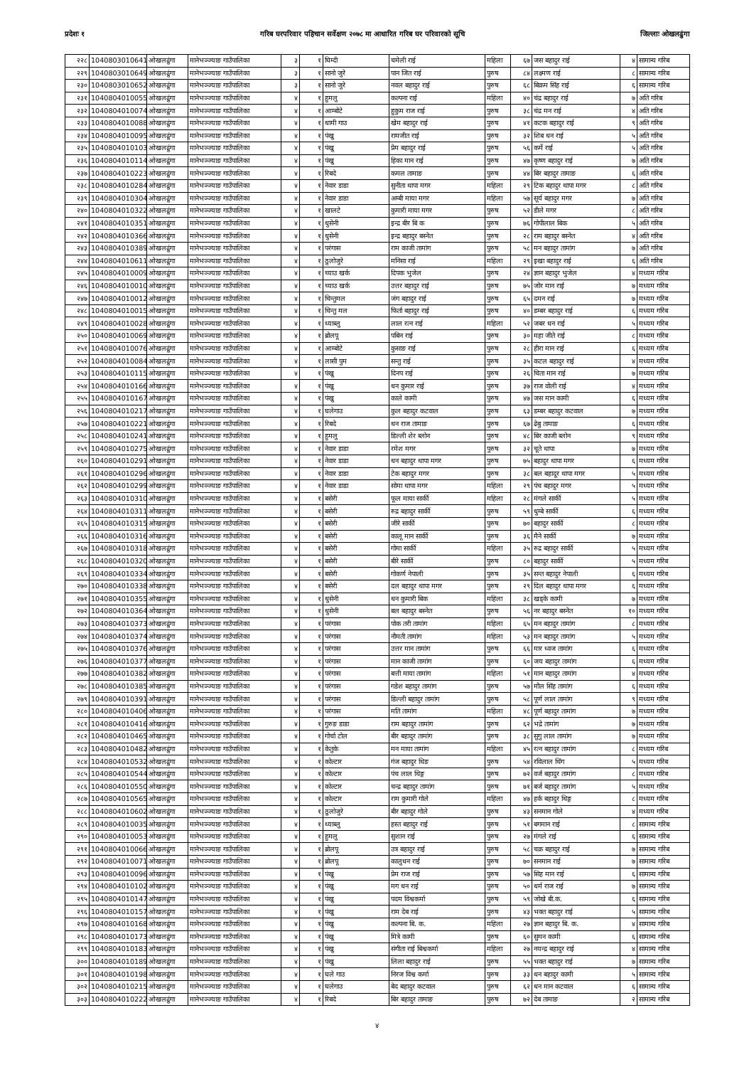प्रदेशः १ गरिब घरपरिवार पहिचान सर्वेक्षण २०७८ मा आधारित गरिब घर परिवारको सूचि जिल्लाः ओखलढुंगा
| २२८ | 1040803010641 | ओखलढुंगा | मानेभञ्ज्याङ गाउँपालिका | ३ | १ | घिम्दी | चमेली राई | महिला | ६७ | जस बहादुर राई | ४ | सामान्य गरिब |
| २२९ | 1040803010649 | ओखलढुंगा | मानेभञ्ज्याङ गाउँपालिका | ३ | १ | सानो जुरे | पान जित राई | पुरुष | ८४ | लक्ष्मण राई | ८ | सामान्य गरिब |
| २३० | 1040803010652 | ओखलढुंगा | मानेभञ्ज्याङ गाउँपालिका | ३ | १ | सानो जुरे | नवल बहादुर राई | पुरुष | ६८ | बिक्रम सिंह राई | ६ | सामान्य गरिब |
| २३१ | 1040804010055 | ओखलढुंगा | मानेभञ्ज्याङ गाउँपालिका | ४ | १ | हुमलु | कल्पना राई | महिला | ४० | चंद्र बहादुर राई | ७ | अति गरिब |
| २३२ | 1040804010074 | ओखलढुंगा | मानेभञ्ज्याङ गाउँपालिका | ४ | १ | आम्बोटे | हुकुम राज राई | पुरुष | ३८ | चंद्र मन राई | ४ | अति गरिब |
| २३३ | 1040804010088 | ओखलढुंगा | मानेभञ्ज्याङ गाउँपालिका | ४ | १ | धामी गाउ | खेम बहादुर राई | पुरुष | ४१ | कटक बहादुर राई | ९ | अति गरिब |
| २३४ | 1040804010095 | ओखलढुंगा | मानेभञ्ज्याङ गाउँपालिका | ४ | १ | पंखु | रामजीत राई | पुरुष | ३२ | शिब धन राई | ५ | अति गरिब |
| २३५ | 1040804010103 | ओखलढुंगा | मानेभञ्ज्याङ गाउँपालिका | ४ | १ | पंखु | प्रेम बहादुर राई | पुरुष | ५६ | कर्मे राई | ५ | अति गरिब |
| २३६ | 1040804010114 | ओखलढुंगा | मानेभञ्ज्याङ गाउँपालिका | ४ | १ | पंखु | हिका मान राई | पुरुष | ४७ | कृष्ण बहादुर राई | ७ | अति गरिब |
| २३७ | 1040804010223 | ओखलढुंगा | मानेभञ्ज्याङ गाउँपालिका | ४ | १ | रिबदे | कमल तामाङ | पुरुष | ४४ | बिर बहादुर तामाङ | ६ | अति गरिब |
| २३८ | 1040804010284 | ओखलढुंगा | मानेभञ्ज्याङ गाउँपालिका | ४ | १ | नेवार डाडा | सुनीता थापा मगर | महिला | २९ | टिक बहादुर थापा मगर | ८ | अति गरिब |
| २३९ | 1040804010304 | ओखलढुंगा | मानेभञ्ज्याङ गाउँपालिका | ४ | १ | नेवार डाडा | अम्बी माया मगर | महिला | ५७ | सूर्य बहादुर मगर | ७ | अति गरिब |
| २४० | 1040804010322 | ओखलढुंगा | मानेभञ्ज्याङ गाउँपालिका | ४ | १ | खालटे | कुमारी माया मगर | पुरुष | ५२ | डीले मगर | ८ | अति गरिब |
| २४१ | 1040804010351 | ओखलढुंगा | मानेभञ्ज्याङ गाउँपालिका | ४ | १ | धुसेनी | इन्द्र बीर बि क | पुरुष | ७६ | गोपीलाल बिक | ५ | अति गरिब |
| २४२ | 1040804010366 | ओखलढुंगा | मानेभञ्ज्याङ गाउँपालिका | ४ | १ | धुसेनी | इन्द्र बहादुर बस्नेत | पुरुष | २८ | राम बहादुर बस्नेत | ४ | अति गरिब |
| २४३ | 1040804010389 | ओखलढुंगा | मानेभञ्ज्याङ गाउँपालिका | ४ | १ | परंगास | राम काजी तामांग | पुरुष | ५८ | मन बहादुर तामांग | ७ | अति गरिब |
| २४४ | 1040804010611 | ओखलढुंगा | मानेभञ्ज्याङ गाउँपालिका | ४ | १ | ठुलोजुरे | मनिसा राई | महिला | २९ | इखा बहादुर राई | ६ | अति गरिब |
| २४५ | 1040804010009 | ओखलढुंगा | मानेभञ्ज्याङ गाउँपालिका | ४ | १ | च्याउ खर्क | दिपक भुजेल | पुरुष | २४ | ज्ञान बहादुर भुजेल | ४ | मध्यम गरिब |
| २४६ | 1040804010010 | ओखलढुंगा | मानेभञ्ज्याङ गाउँपालिका | ४ | १ | च्याउ खर्क | उत्तर बहादुर राई | पुरुष | ७५ | जोर मान राई | ७ | मध्यम गरिब |
| २४७ | 1040804010012 | ओखलढुंगा | मानेभञ्ज्याङ गाउँपालिका | ४ | १ | चिन्तुमल | जंग बहादुर राई | पुरुष | ६५ | दमन राई | ७ | मध्यम गरिब |
| २४८ | 1040804010015 | ओखलढुंगा | मानेभञ्ज्याङ गाउँपालिका | ४ | १ | चिन्तु मल | फिर्ता बहादुर राई | पुरुष | ४० | डम्बर बहादुर राई | ६ | मध्यम गरिब |
| २४९ | 1040804010028 | ओखलढुंगा | मानेभञ्ज्याङ गाउँपालिका | ४ | १ | ध्याब्लु | लाल रत्न राई | महिला | ५२ | जबर धन राई | ५ | मध्यम गरिब |
| २५० | 1040804010069 | ओखलढुंगा | मानेभञ्ज्याङ गाउँपालिका | ४ | १ | ब्रोलपू | पबिन राई | पुरुष | ३० | महा जीते राई | ८ | मध्यम गरिब |
| २५१ | 1040804010076 | ओखलढुंगा | मानेभञ्ज्याङ गाउँपालिका | ४ | १ | आम्बोटे | कुसाङ राई | पुरुष | २८ | हीरा मान राई | ६ | मध्यम गरिब |
| २५२ | 1040804010084 | ओखलढुंगा | मानेभञ्ज्याङ गाउँपालिका | ४ | १ | लासी पुम | सन्तु राई | पुरुष | ३५ | कटल बहादुर राई | ४ | मध्यम गरिब |
| २५३ | 1040804010115 | ओखलढुंगा | मानेभञ्ज्याङ गाउँपालिका | ४ | १ | पंखु | दिनप राई | पुरुष | २६ | चिता मान राई | ७ | मध्यम गरिब |
| २५४ | 1040804010166 | ओखलढुंगा | मानेभञ्ज्याङ गाउँपालिका | ४ | १ | पंखु | धन कुमार राई | पुरुष | ३७ | राज वोली राई | ४ | मध्यम गरिब |
| २५५ | 1040804010167 | ओखलढुंगा | मानेभञ्ज्याङ गाउँपालिका | ४ | १ | पंखु | काले कामी | पुरुष | ४७ | जस मान कामी | ६ | मध्यम गरिब |
| २५६ | 1040804010217 | ओखलढुंगा | मानेभञ्ज्याङ गाउँपालिका | ४ | १ | घलेगाउ | कुल बहादुर कटवाल | पुरुष | ६३ | डम्बर बहादुर कटवाल | ७ | मध्यम गरिब |
| २५७ | 1040804010221 | ओखलढुंगा | मानेभञ्ज्याङ गाउँपालिका | ४ | १ | रिबदे | धन राज तामाङ | पुरुष | ६७ | ढेबु तामाङ | ६ | मध्यम गरिब |
| २५८ | 1040804010241 | ओखलढुंगा | मानेभञ्ज्याङ गाउँपालिका | ४ | १ | हुमलु | डिल्ली शेर ब्लोन | पुरुष | ४८ | बिर काजी ब्लोन | ९ | मध्यम गरिब |
| २५९ | 1040804010275 | ओखलढुंगा | मानेभञ्ज्याङ गाउँपालिका | ४ | १ | नेवार डाडा | रमेश मगर | पुरुष | ३२ | चूते थापा | ७ | मध्यम गरिब |
| २६० | 1040804010291 | ओखलढुंगा | मानेभञ्ज्याङ गाउँपालिका | ४ | १ | नेवार डाडा | धन बहादुर थापा मगर | पुरुष | ७५ | बहादुर थापा मगर | ६ | मध्यम गरिब |
| २६१ | 1040804010296 | ओखलढुंगा | मानेभञ्ज्याङ गाउँपालिका | ४ | १ | नेवार डाडा | टेक बहादुर मगर | पुरुष | ३८ | बल बहादूर थापा मगर | ५ | मध्यम गरिब |
| २६२ | 1040804010299 | ओखलढुंगा | मानेभञ्ज्याङ गाउँपालिका | ४ | १ | नेवार डाडा | सोमा थापा मगर | महिला | २९ | पंच बहादुर मगर | ५ | मध्यम गरिब |
| २६३ | 1040804010310 | ओखलढुंगा | मानेभञ्ज्याङ गाउँपालिका | ४ | १ | बसेरी | फूल माया सार्की | महिला | २८ | मंगले सार्की | ५ | मध्यम गरिब |
| २६४ | 1040804010311 | ओखलढुंगा | मानेभञ्ज्याङ गाउँपालिका | ४ | १ | बसेरी | रुद्र बहादुर सार्की | पुरुष | ५९ | धुम्बे सार्की | ६ | मध्यम गरिब |
| २६५ | 1040804010315 | ओखलढुंगा | मानेभञ्ज्याङ गाउँपालिका | ४ | १ | बसेरी | जीरे सार्की | पुरुष | ७० | बहादुर सार्की | ८ | मध्यम गरिब |
| २६६ | 1040804010316 | ओखलढुंगा | मानेभञ्ज्याङ गाउँपालिका | ४ | १ | बसेरी | कालू मान सार्की | पुरुष | ३६ | मैने सार्की | ७ | मध्यम गरिब |
| २६७ | 1040804010318 | ओखलढुंगा | मानेभञ्ज्याङ गाउँपालिका | ४ | १ | बसेरी | गोमा सार्की | महिला | ३५ | रुद्र बहादुर सार्की | ५ | मध्यम गरिब |
| २६८ | 1040804010320 | ओखलढुंगा | मानेभञ्ज्याङ गाउँपालिका | ४ | १ | बसेरी | बीरे सार्की | पुरुष | ८० | बहादुर सार्की | ५ | मध्यम गरिब |
| २६९ | 1040804010334 | ओखलढुंगा | मानेभञ्ज्याङ गाउँपालिका | ४ | १ | बसेरी | गोकर्ण नेपाली | पुरुष | ३५ | सन्त बहादुर नेपाली | ६ | मध्यम गरिब |
| २७० | 1040804010338 | ओखलढुंगा | मानेभञ्ज्याङ गाउँपालिका | ४ | १ | बसेरी | दल बहादुर थापा मगर | पुरुष | २९ | दिल बहादुर थापा मगर | ६ | मध्यम गरिब |
| २७१ | 1040804010355 | ओखलढुंगा | मानेभञ्ज्याङ गाउँपालिका | ४ | १ | धुसेनी | धन कुमारी बिक | महिला | ३८ | खड्के कामी | ७ | मध्यम गरिब |
| २७२ | 1040804010364 | ओखलढुंगा | मानेभञ्ज्याङ गाउँपालिका | ४ | १ | धुसेनी | बल बहादुर बस्नेत | पुरुष | ५६ | नर बहादुर बस्नेत | १० | मध्यम गरिब |
| २७३ | 1040804010373 | ओखलढुंगा | मानेभञ्ज्याङ गाउँपालिका | ४ | १ | परंगास | पोक तरी तामांग | महिला | ६५ | मन बहादुर तामांग | ८ | मध्यम गरिब |
| २७४ | 1040804010374 | ओखलढुंगा | मानेभञ्ज्याङ गाउँपालिका | ४ | १ | परंगास | नौमती तामांग | महिला | ५३ | मन बहादुर तामांग | ५ | मध्यम गरिब |
| २७५ | 1040804010376 | ओखलढुंगा | मानेभञ्ज्याङ गाउँपालिका | ४ | १ | परंगास | उत्तर मान तामांग | पुरुष | ६६ | मार ध्वज तामांग | ६ | मध्यम गरिब |
| २७६ | 1040804010377 | ओखलढुंगा | मानेभञ्ज्याङ गाउँपालिका | ४ | १ | परंगास | मान काजी तामांग | पुरुष | ६० | जय बहादुर तामांग | ६ | मध्यम गरिब |
| २७७ | 1040804010382 | ओखलढुंगा | मानेभञ्ज्याङ गाउँपालिका | ४ | १ | परंगास | बत्ती माया तामांग | महिला | ५१ | मान बहादुर तामांग | ४ | मध्यम गरिब |
| २७८ | 1040804010385 | ओखलढुंगा | मानेभञ्ज्याङ गाउँपालिका | ४ | १ | परंगास | गडेश बहादुर तामांग | पुरुष | ५७ | मौल सिंह तामांग | ६ | मध्यम गरिब |
| २७९ | 1040804010391 | ओखलढुंगा | मानेभञ्ज्याङ गाउँपालिका | ४ | १ | परंगास | डिल्ली बहादुर तामांग | पुरुष | ५८ | पूर्ण लाल तामांग | ९ | मध्यम गरिब |
| २८० | 1040804010406 | ओखलढुंगा | मानेभञ्ज्याङ गाउँपालिका | ४ | १ | परंगास | मति तामांग | महिला | ४८ | पूर्ण बहादुर तामांग | ७ | मध्यम गरिब |
| २८१ | 1040804010416 | ओखलढुंगा | मानेभञ्ज्याङ गाउँपालिका | ४ | १ | गुरुङ डाडा | राम बहादुर तामांग | पुरुष | ६२ | भद्रे तामांग | ७ | मध्यम गरिब |
| २८२ | 1040804010465 | ओखलढुंगा | मानेभञ्ज्याङ गाउँपालिका | ४ | १ | गोर्चा टोल | बीर बहादुर तामांग | पुरुष | ३८ | सुगु लाल तामांग | ७ | मध्यम गरिब |
| २८३ | 1040804010482 | ओखलढुंगा | मानेभञ्ज्याङ गाउँपालिका | ४ | १ | केतुके | मन माया तामांग | महिला | ४५ | रत्न बहादुर तामांग | ८ | मध्यम गरिब |
| २८४ | 1040804010532 | ओखलढुंगा | मानेभञ्ज्याङ गाउँपालिका | ४ | १ | कोल्टार | गंज बहादुर थिङ | पुरुष | ५४ | रविलाल थिंग | ५ | मध्यम गरिब |
| २८५ | 1040804010544 | ओखलढुंगा | मानेभञ्ज्याङ गाउँपालिका | ४ | १ | कोल्टार | पंच लाल थिङ्ग | पुरुष | ७२ | वर्ज बहादुर तामांग | ८ | मध्यम गरिब |
| २८६ | 1040804010550 | ओखलढुंगा | मानेभञ्ज्याङ गाउँपालिका | ४ | १ | कोल्टार | चन्द्र बहादुर तामांग | पुरुष | ७१ | बर्ज बहादुर तामांग | ५ | मध्यम गरिब |
| २८७ | 1040804010565 | ओखलढुंगा | मानेभञ्ज्याङ गाउँपालिका | ४ | १ | कोल्टार | राम कुमारी गोले | महिला | ४७ | हर्क बहादुर थिङ्ग | ८ | मध्यम गरिब |
| २८८ | 1040804010602 | ओखलढुंगा | मानेभञ्ज्याङ गाउँपालिका | ४ | १ | ठुलोजुरे | बीर बहादुर गोले | पुरुष | ४३ | सनमान गोले | ४ | मध्यम गरिब |
| २८९ | 1040804010035 | ओखलढुंगा | मानेभञ्ज्याङ गाउँपालिका | ४ | १ | ध्याब्लु | हस्त बहादुर राई | पुरुष | ५१ | बगमान राई | ८ | सामान्य गरिब |
| २९० | 1040804010053 | ओखलढुंगा | मानेभञ्ज्याङ गाउँपालिका | ४ | १ | हुमलु | सुशान राई | पुरुष | २७ | मंगले राई | ६ | सामान्य गरिब |
| २९१ | 1040804010066 | ओखलढुंगा | मानेभञ्ज्याङ गाउँपालिका | ४ | १ | ब्रोलपू | उत्र बहादुर राई | पुरुष | ५८ | चक्र बहादुर राई | ७ | सामान्य गरिब |
| २९२ | 1040804010071 | ओखलढुंगा | मानेभञ्ज्याङ गाउँपालिका | ४ | १ | ब्रोलपू | कालुधन राई | पुरुष | ७० | सनमान राई | ७ | सामान्य गरिब |
| २९३ | 1040804010096 | ओखलढुंगा | मानेभञ्ज्याङ गाउँपालिका | ४ | १ | पंखु | प्रेम राज राई | पुरुष | ५७ | सिह मान राई | ६ | सामान्य गरिब |
| २९४ | 1040804010102 | ओखलढुंगा | मानेभञ्ज्याङ गाउँपालिका | ४ | १ | पंखु | मग धन राई | पुरुष | ५० | धर्म राज राई | ७ | सामान्य गरिब |
| २९५ | 1040804010147 | ओखलढुंगा | मानेभञ्ज्याङ गाउँपालिका | ४ | १ | पंखु | पदम विश्वकर्मा | पुरुष | ५९ | जोखे बी.क. | ६ | सामान्य गरिब |
| २९६ | 1040804010157 | ओखलढुंगा | मानेभञ्ज्याङ गाउँपालिका | ४ | १ | पंखु | राम देब राई | पुरुष | ४३ | भक्त बहादुर राई | ५ | सामान्य गरिब |
| २९७ | 1040804010168 | ओखलढुंगा | मानेभञ्ज्याङ गाउँपालिका | ४ | १ | पंखु | कल्पना बि. क. | महिला | २७ | ज्ञान बहादुर बि. क. | ४ | सामान्य गरिब |
| २९८ | 1040804010173 | ओखलढुंगा | मानेभञ्ज्याङ गाउँपालिका | ४ | १ | पंखु | मित्रे कामी | पुरुष | ६० | सुमन कामी | ६ | सामान्य गरिब |
| २९९ | 1040804010183 | ओखलढुंगा | मानेभञ्ज्याङ गाउँपालिका | ४ | १ | पंखु | संगीता राई बिश्वकर्मा | महिला | २७ | नयन्द्र बहादुर राई | ४ | सामान्य गरिब |
| ३०० | 1040804010189 | ओखलढुंगा | मानेभञ्ज्याङ गाउँपालिका | ४ | १ | पंखु | लिला बहादुर राई | पुरुष | ५५ | भक्त बहादुर राई | ७ | सामान्य गरिब |
| ३०१ | 1040804010198 | ओखलढुंगा | मानेभञ्ज्याङ गाउँपालिका | ४ | १ | घले गाउ | निरज विश्व कर्मा | पुरुष | ३३ | धन बहादुर कामी | ५ | सामान्य गरिब |
| ३०२ | 1040804010215 | ओखलढुंगा | मानेभञ्ज्याङ गाउँपालिका | ४ | १ | घलेगाउ | बेद बहादुर कटवाल | पुरुष | ६२ | धन मान कटवाल | ६ | सामान्य गरिब |
| ३०३ | 1040804010222 | ओखलढुंगा | मानेभञ्ज्याङ गाउँपालिका | ४ | १ | रिबदे | बिर बहादुर तामाङ | पुरुष | ७२ | देब तामाङ | २ | सामान्य गरिब |
४